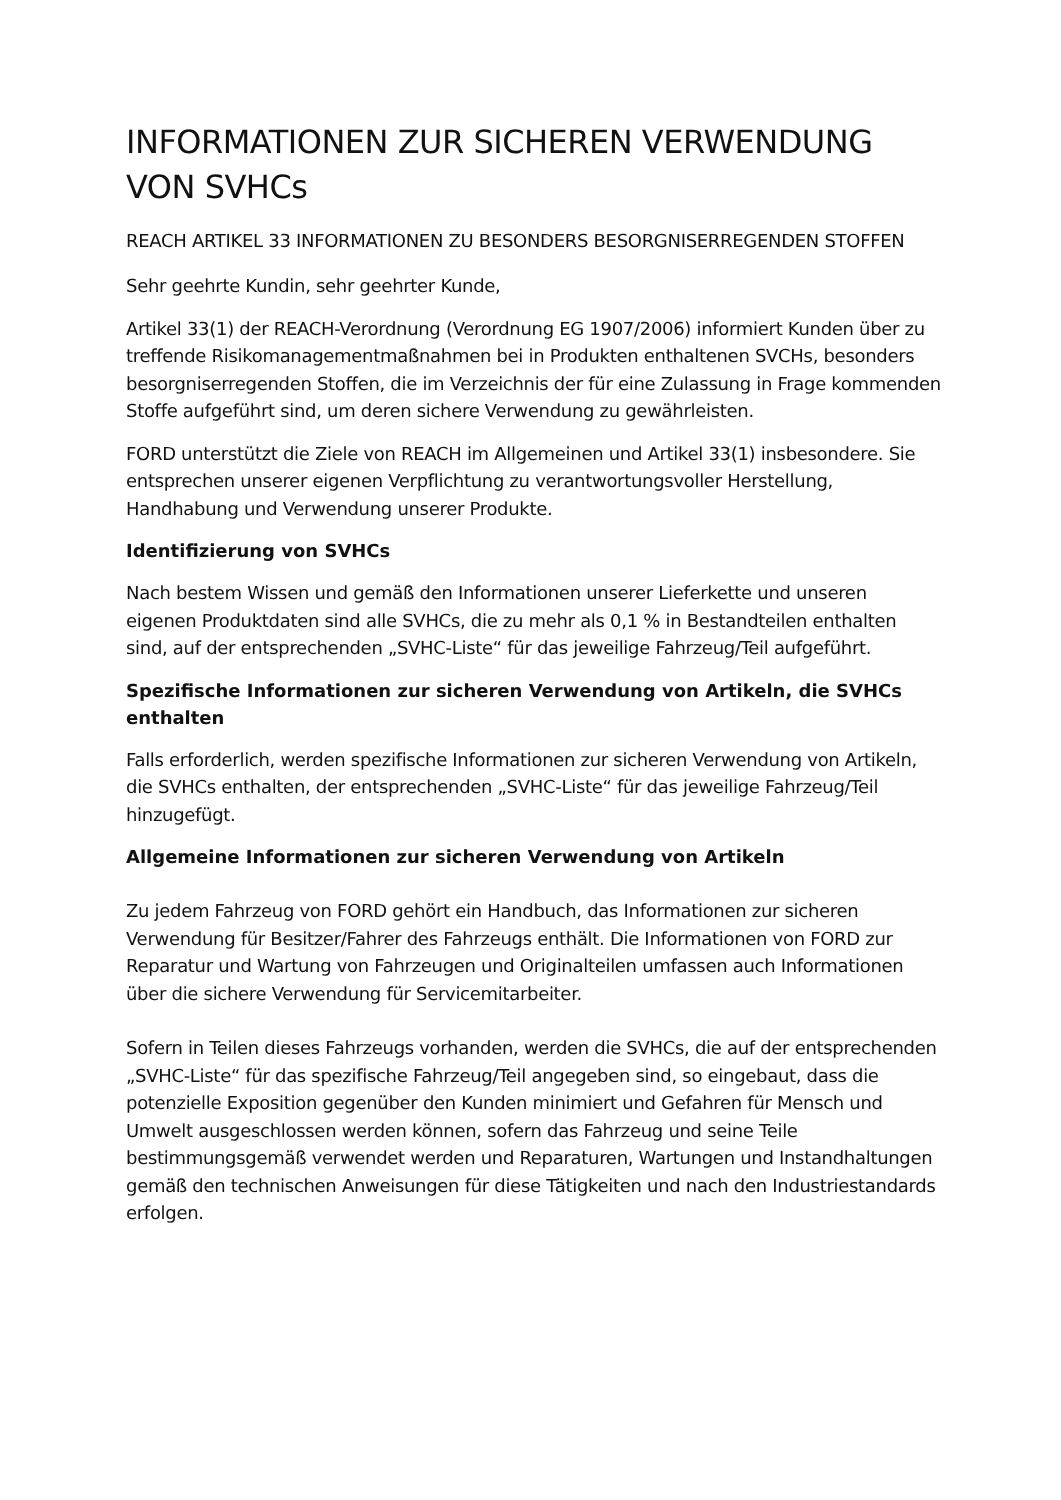INFORMATIONEN ZUR SICHEREN VERWENDUNG VON SVHCs
REACH ARTIKEL 33 INFORMATIONEN ZU BESONDERS BESORGNISERREGENDEN STOFFEN
Sehr geehrte Kundin, sehr geehrter Kunde,
Artikel 33(1) der REACH-Verordnung (Verordnung EG 1907/2006) informiert Kunden über zu treffende Risikomanagementmaßnahmen bei in Produkten enthaltenen SVCHs, besonders besorgniserregenden Stoffen, die im Verzeichnis der für eine Zulassung in Frage kommenden Stoffe aufgeführt sind, um deren sichere Verwendung zu gewährleisten.
FORD unterstützt die Ziele von REACH im Allgemeinen und Artikel 33(1) insbesondere. Sie entsprechen unserer eigenen Verpflichtung zu verantwortungsvoller Herstellung, Handhabung und Verwendung unserer Produkte.
Identifizierung von SVHCs
Nach bestem Wissen und gemäß den Informationen unserer Lieferkette und unseren eigenen Produktdaten sind alle SVHCs, die zu mehr als 0,1 % in Bestandteilen enthalten sind, auf der entsprechenden „SVHC-Liste“ für das jeweilige Fahrzeug/Teil aufgeführt.
Spezifische Informationen zur sicheren Verwendung von Artikeln, die SVHCs enthalten
Falls erforderlich, werden spezifische Informationen zur sicheren Verwendung von Artikeln, die SVHCs enthalten, der entsprechenden „SVHC-Liste“ für das jeweilige Fahrzeug/Teil hinzugefügt.
Allgemeine Informationen zur sicheren Verwendung von Artikeln
Zu jedem Fahrzeug von FORD gehört ein Handbuch, das Informationen zur sicheren Verwendung für Besitzer/Fahrer des Fahrzeugs enthält. Die Informationen von FORD zur Reparatur und Wartung von Fahrzeugen und Originalteilen umfassen auch Informationen über die sichere Verwendung für Servicemitarbeiter.
Sofern in Teilen dieses Fahrzeugs vorhanden, werden die SVHCs, die auf der entsprechenden „SVHC-Liste“ für das spezifische Fahrzeug/Teil angegeben sind, so eingebaut, dass die potenzielle Exposition gegenüber den Kunden minimiert und Gefahren für Mensch und Umwelt ausgeschlossen werden können, sofern das Fahrzeug und seine Teile bestimmungsgemäß verwendet werden und Reparaturen, Wartungen und Instandhaltungen gemäß den technischen Anweisungen für diese Tätigkeiten und nach den Industriestandards erfolgen.